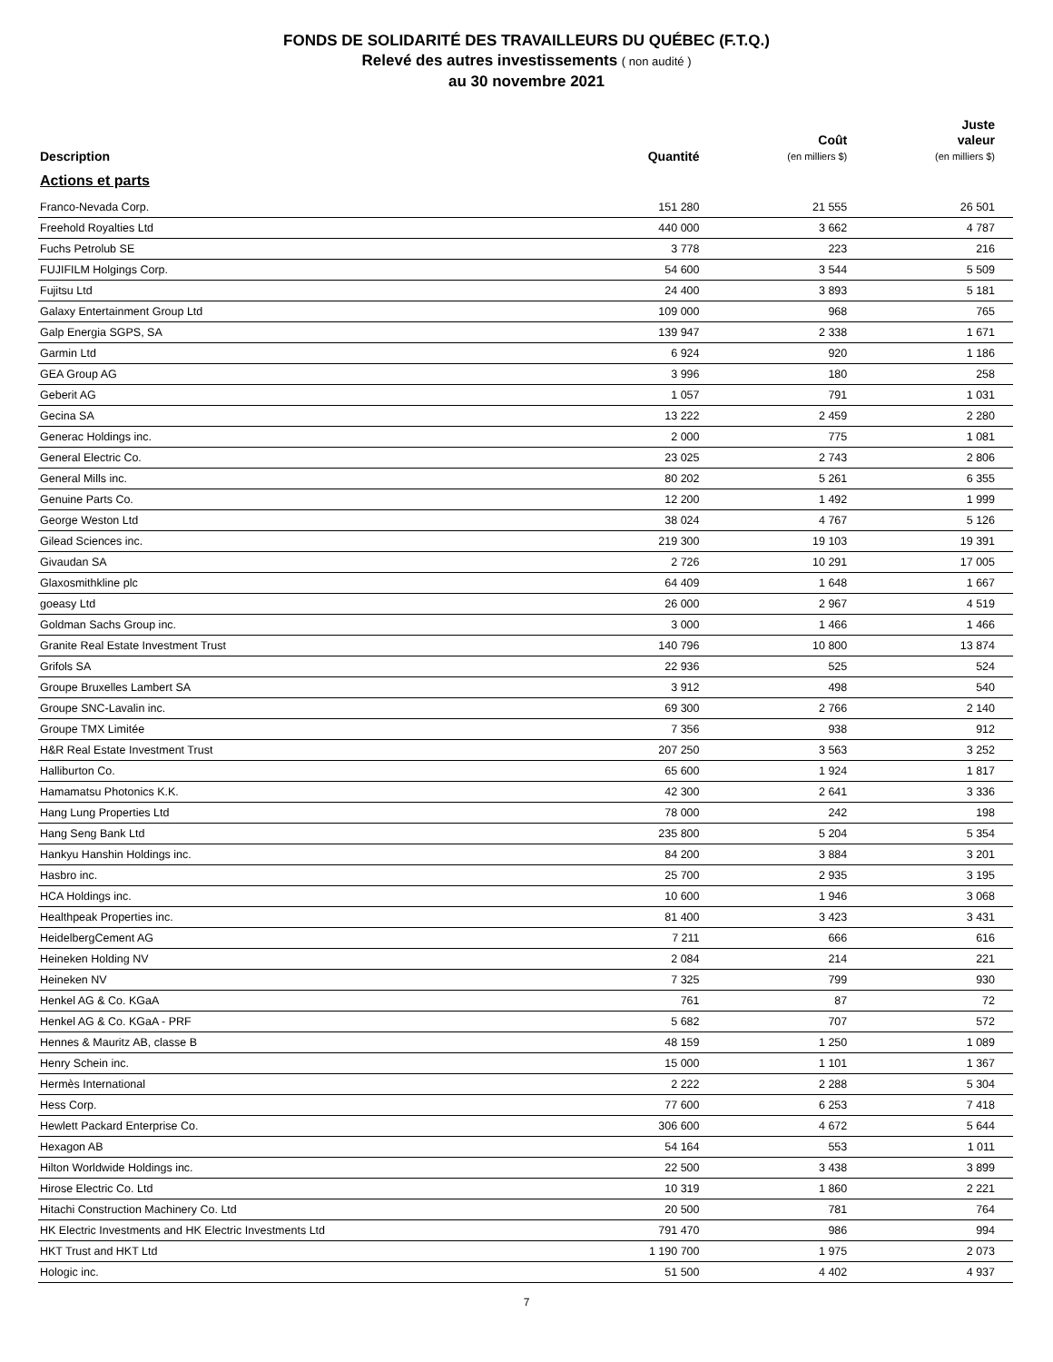FONDS DE SOLIDARITÉ DES TRAVAILLEURS DU QUÉBEC (F.T.Q.)
Relevé des autres investissements ( non audité )
au 30 novembre 2021
| Description | Quantité | Coût (en milliers $) | Juste valeur (en milliers $) |
| --- | --- | --- | --- |
| Actions et parts | | | |
| Franco-Nevada Corp. | 151 280 | 21 555 | 26 501 |
| Freehold Royalties Ltd | 440 000 | 3 662 | 4 787 |
| Fuchs Petrolub SE | 3 778 | 223 | 216 |
| FUJIFILM Holgings Corp. | 54 600 | 3 544 | 5 509 |
| Fujitsu Ltd | 24 400 | 3 893 | 5 181 |
| Galaxy Entertainment Group Ltd | 109 000 | 968 | 765 |
| Galp Energia SGPS, SA | 139 947 | 2 338 | 1 671 |
| Garmin Ltd | 6 924 | 920 | 1 186 |
| GEA Group AG | 3 996 | 180 | 258 |
| Geberit AG | 1 057 | 791 | 1 031 |
| Gecina SA | 13 222 | 2 459 | 2 280 |
| Generac Holdings inc. | 2 000 | 775 | 1 081 |
| General Electric Co. | 23 025 | 2 743 | 2 806 |
| General Mills inc. | 80 202 | 5 261 | 6 355 |
| Genuine Parts Co. | 12 200 | 1 492 | 1 999 |
| George Weston Ltd | 38 024 | 4 767 | 5 126 |
| Gilead Sciences inc. | 219 300 | 19 103 | 19 391 |
| Givaudan SA | 2 726 | 10 291 | 17 005 |
| Glaxosmithkline plc | 64 409 | 1 648 | 1 667 |
| goeasy Ltd | 26 000 | 2 967 | 4 519 |
| Goldman Sachs Group inc. | 3 000 | 1 466 | 1 466 |
| Granite Real Estate Investment Trust | 140 796 | 10 800 | 13 874 |
| Grifols SA | 22 936 | 525 | 524 |
| Groupe Bruxelles Lambert SA | 3 912 | 498 | 540 |
| Groupe SNC-Lavalin inc. | 69 300 | 2 766 | 2 140 |
| Groupe TMX Limitée | 7 356 | 938 | 912 |
| H&R Real Estate Investment Trust | 207 250 | 3 563 | 3 252 |
| Halliburton Co. | 65 600 | 1 924 | 1 817 |
| Hamamatsu Photonics K.K. | 42 300 | 2 641 | 3 336 |
| Hang Lung Properties Ltd | 78 000 | 242 | 198 |
| Hang Seng Bank Ltd | 235 800 | 5 204 | 5 354 |
| Hankyu Hanshin Holdings inc. | 84 200 | 3 884 | 3 201 |
| Hasbro inc. | 25 700 | 2 935 | 3 195 |
| HCA Holdings inc. | 10 600 | 1 946 | 3 068 |
| Healthpeak Properties inc. | 81 400 | 3 423 | 3 431 |
| HeidelbergCement AG | 7 211 | 666 | 616 |
| Heineken Holding NV | 2 084 | 214 | 221 |
| Heineken NV | 7 325 | 799 | 930 |
| Henkel AG & Co. KGaA | 761 | 87 | 72 |
| Henkel AG & Co. KGaA - PRF | 5 682 | 707 | 572 |
| Hennes & Mauritz AB, classe B | 48 159 | 1 250 | 1 089 |
| Henry Schein inc. | 15 000 | 1 101 | 1 367 |
| Hermès International | 2 222 | 2 288 | 5 304 |
| Hess Corp. | 77 600 | 6 253 | 7 418 |
| Hewlett Packard Enterprise Co. | 306 600 | 4 672 | 5 644 |
| Hexagon AB | 54 164 | 553 | 1 011 |
| Hilton Worldwide Holdings inc. | 22 500 | 3 438 | 3 899 |
| Hirose Electric Co. Ltd | 10 319 | 1 860 | 2 221 |
| Hitachi Construction Machinery Co. Ltd | 20 500 | 781 | 764 |
| HK Electric Investments and HK Electric Investments Ltd | 791 470 | 986 | 994 |
| HKT Trust and HKT Ltd | 1 190 700 | 1 975 | 2 073 |
| Hologic inc. | 51 500 | 4 402 | 4 937 |
7